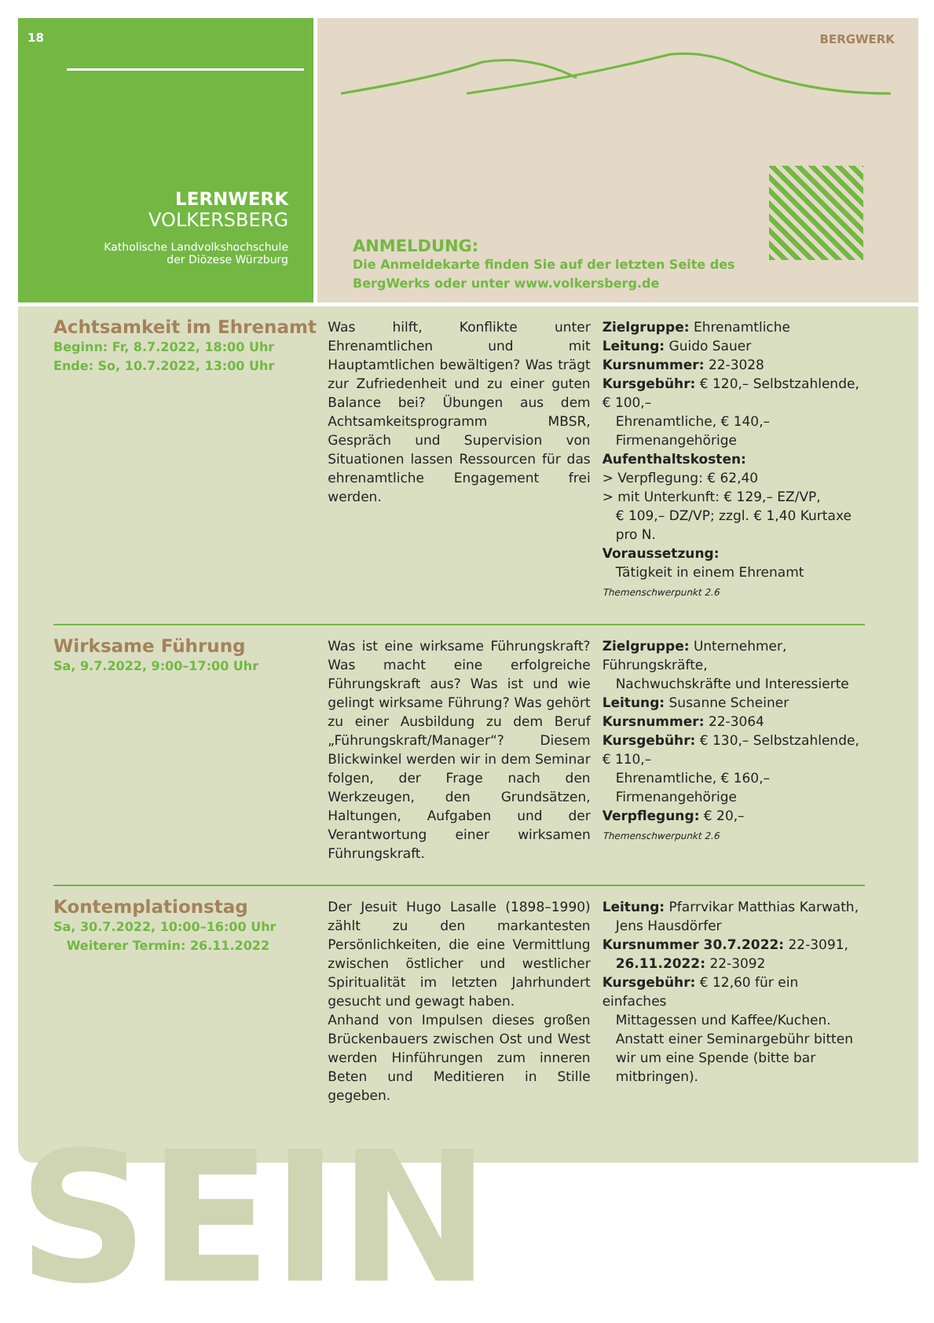18
LERNWERK
VOLKERSBERG
Katholische Landvolkshochschule
der Diözese Würzburg
BERGWERK
ANMELDUNG:
Die Anmeldekarte finden Sie auf der letzten Seite des
BergWerks oder unter www.volkersberg.de
Achtsamkeit im Ehrenamt
Beginn: Fr, 8.7.2022, 18:00 Uhr
Ende: So, 10.7.2022, 13:00 Uhr
Was hilft, Konflikte unter Ehrenamtlichen und mit Hauptamtlichen bewältigen? Was trägt zur Zufriedenheit und zu einer guten Balance bei? Übungen aus dem Achtsamkeitsprogramm MBSR, Gespräch und Supervision von Situationen lassen Ressourcen für das ehrenamtliche Engagement frei werden.
Zielgruppe: Ehrenamtliche
Leitung: Guido Sauer
Kursnummer: 22-3028
Kursgebühr: € 120,– Selbstzahlende, € 100,–
Ehrenamtliche, € 140,– Firmenangehörige
Aufenthaltskosten:
> Verpflegung: € 62,40
> mit Unterkunft: € 129,– EZ/VP,
€ 109,– DZ/VP; zzgl. € 1,40 Kurtaxe pro N.
Voraussetzung:
Tätigkeit in einem Ehrenamt
Themenschwerpunkt 2.6
Wirksame Führung
Sa, 9.7.2022, 9:00–17:00 Uhr
Was ist eine wirksame Führungskraft? Was macht eine erfolgreiche Führungskraft aus? Was ist und wie gelingt wirksame Führung? Was gehört zu einer Ausbildung zu dem Beruf „Führungskraft/Manager“? Diesem Blickwinkel werden wir in dem Seminar folgen, der Frage nach den Werkzeugen, den Grundsätzen, Haltungen, Aufgaben und der Verantwortung einer wirksamen Führungskraft.
Zielgruppe: Unternehmer, Führungskräfte,
Nachwuchskräfte und Interessierte
Leitung: Susanne Scheiner
Kursnummer: 22-3064
Kursgebühr: € 130,– Selbstzahlende, € 110,–
Ehrenamtliche, € 160,– Firmenangehörige
Verpflegung: € 20,–
Themenschwerpunkt 2.6
Kontemplationstag
Sa, 30.7.2022, 10:00–16:00 Uhr
Weiterer Termin: 26.11.2022
Der Jesuit Hugo Lasalle (1898–1990) zählt zu den markantesten Persönlichkeiten, die eine Vermittlung zwischen östlicher und westlicher Spiritualität im letzten Jahrhundert gesucht und gewagt haben.
Anhand von Impulsen dieses großen Brückenbauers zwischen Ost und West werden Hinführungen zum inneren Beten und Meditieren in Stille gegeben.
Leitung: Pfarrvikar Matthias Karwath,
Jens Hausdörfer
Kursnummer 30.7.2022: 22-3091,
26.11.2022: 22-3092
Kursgebühr: € 12,60 für ein einfaches
Mittagessen und Kaffee/Kuchen. Anstatt einer Seminargebühr bitten wir um eine Spende (bitte bar mitbringen).
SEIN